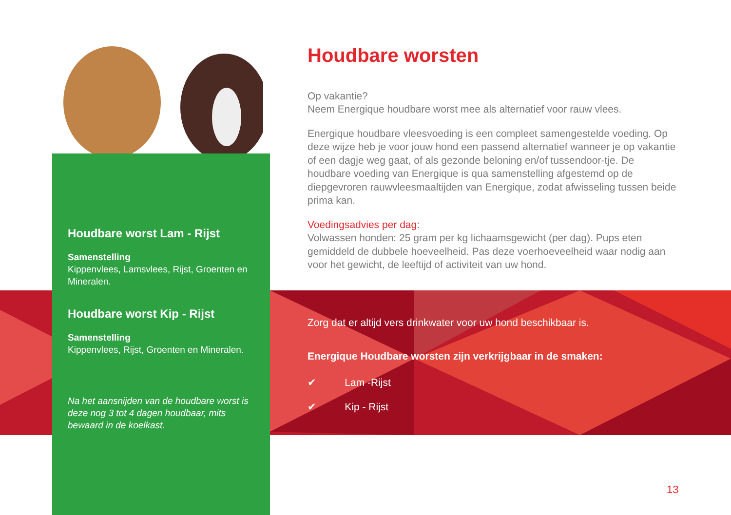Houdbare worst Lam - Rijst
Samenstelling
Kippenvlees, Lamsvlees, Rijst, Groenten en Mineralen.
Houdbare worst Kip - Rijst
Samenstelling
Kippenvlees, Rijst, Groenten en Mineralen.
Na het aansnijden van de houdbare worst is deze nog 3 tot 4 dagen houdbaar, mits bewaard in de koelkast.
Houdbare worsten
Op vakantie?
Neem Energique houdbare worst mee als alternatief voor rauw vlees.
Energique houdbare vleesvoeding is een compleet samengestelde voeding. Op deze wijze heb je voor jouw hond een passend alternatief wanneer je op vakantie of een dagje weg gaat, of als gezonde beloning en/of tussendoor-tje. De houdbare voeding van Energique is qua samenstelling afgestemd op de diepgevroren rauwvleesmaaltijden van Energique, zodat afwisseling tussen beide prima kan.
Voedingsadvies per dag:
Volwassen honden: 25 gram per kg lichaamsgewicht (per dag). Pups eten gemiddeld de dubbele hoeveelheid. Pas deze voerhoeveelheid waar nodig aan voor het gewicht, de leeftijd of activiteit van uw hond.
Zorg dat er altijd vers drinkwater voor uw hond beschikbaar is.
Energique Houdbare worsten zijn verkrijgbaar in de smaken:
✔ Lam -Rijst
✔ Kip - Rijst
13